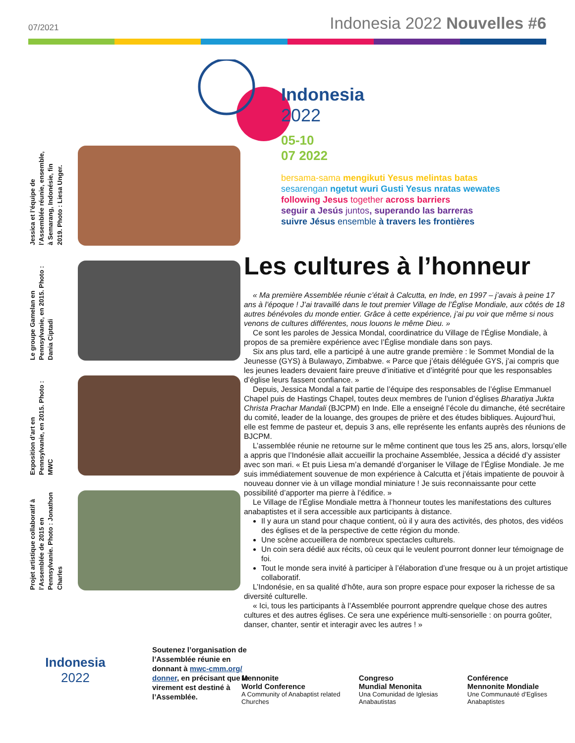07/2021 Indonesia 2022 Nouvelles #6
Jessica et l’équipe de l’Assemblée réunie, ensemble, à Semarang, Indonésie, fin 2019. Photo : Liesa Unger.
Le groupe Gamelan en Pennsylvanie, en 2015. Photo : Dania Ciptadi
Exposition d’art en Pennsylvanie, en 2015. Photo : MWC
Projet artistique collaboratif à l’Assemblée de 2015 en Pennsylvanie. Photo : Jonathon Charles
Indonesia
2022
Soutenez l’organisation de l’Assemblée réunie en donnant à mwc-cmm.org/ donner, en précisant que le virement est destiné à l’Assemblée.
Indonesia
2022
05-10
07 2022
bersama-sama mengikuti Yesus melintas batas
sesarengan ngetut wuri Gusti Yesus nratas wewates
following Jesus together across barriers
seguir a Jesús juntos, superando las barreras
suivre Jésus ensemble à travers les frontières
Les cultures à l’honneur
« Ma première Assemblée réunie c’était à Calcutta, en Inde, en 1997 – j’avais à peine 17 ans à l’époque ! J’ai travaillé dans le tout premier Village de l’Église Mondiale, aux côtés de 18 autres bénévoles du monde entier. Grâce à cette expérience, j’ai pu voir que même si nous venons de cultures différentes, nous louons le même Dieu. »
Ce sont les paroles de Jessica Mondal, coordinatrice du Village de l’Église Mondiale, à propos de sa première expérience avec l’Église mondiale dans son pays.
Six ans plus tard, elle a participé à une autre grande première : le Sommet Mondial de la Jeunesse (GYS) à Bulawayo, Zimbabwe. « Parce que j’étais déléguée GYS, j’ai compris que les jeunes leaders devaient faire preuve d’initiative et d’intégrité pour que les responsables d’église leurs fassent confiance. »
Depuis, Jessica Mondal a fait partie de l’équipe des responsables de l’église Emmanuel Chapel puis de Hastings Chapel, toutes deux membres de l’union d’églises Bharatiya Jukta Christa Prachar Mandali (BJCPM) en Inde. Elle a enseigné l’école du dimanche, été secrétaire du comité, leader de la louange, des groupes de prière et des études bibliques. Aujourd’hui, elle est femme de pasteur et, depuis 3 ans, elle représente les enfants auprès des réunions de BJCPM.
L’assemblée réunie ne retourne sur le même continent que tous les 25 ans, alors, lorsqu’elle a appris que l’Indonésie allait accueillir la prochaine Assemblée, Jessica a décidé d’y assister avec son mari. « Et puis Liesa m’a demandé d’organiser le Village de l’Église Mondiale. Je me suis immédiatement souvenue de mon expérience à Calcutta et j’étais impatiente de pouvoir à nouveau donner vie à un village mondial miniature ! Je suis reconnaissante pour cette possibilité d’apporter ma pierre à l’édifice. »
Le Village de l’Église Mondiale mettra à l’honneur toutes les manifestations des cultures anabaptistes et il sera accessible aux participants à distance.
Il y aura un stand pour chaque contient, où il y aura des activités, des photos, des vidéos des églises et de la perspective de cette région du monde.
Une scène accueillera de nombreux spectacles culturels.
Un coin sera dédié aux récits, où ceux qui le veulent pourront donner leur témoignage de foi.
Tout le monde sera invité à participer à l’élaboration d’une fresque ou à un projet artistique collaboratif.
L’Indonésie, en sa qualité d’hôte, aura son propre espace pour exposer la richesse de sa diversité culturelle.
« Ici, tous les participants à l’Assemblée pourront apprendre quelque chose des autres cultures et des autres églises. Ce sera une expérience multi-sensorielle : on pourra goûter, danser, chanter, sentir et interagir avec les autres ! »
Mennonite
World Conference
A Community of Anabaptist related Churches
Congreso
Mundial Menonita
Una Comunidad de Iglesias Anabautistas
Conférence
Mennonite Mondiale
Une Communauté d’Eglises Anabaptistes